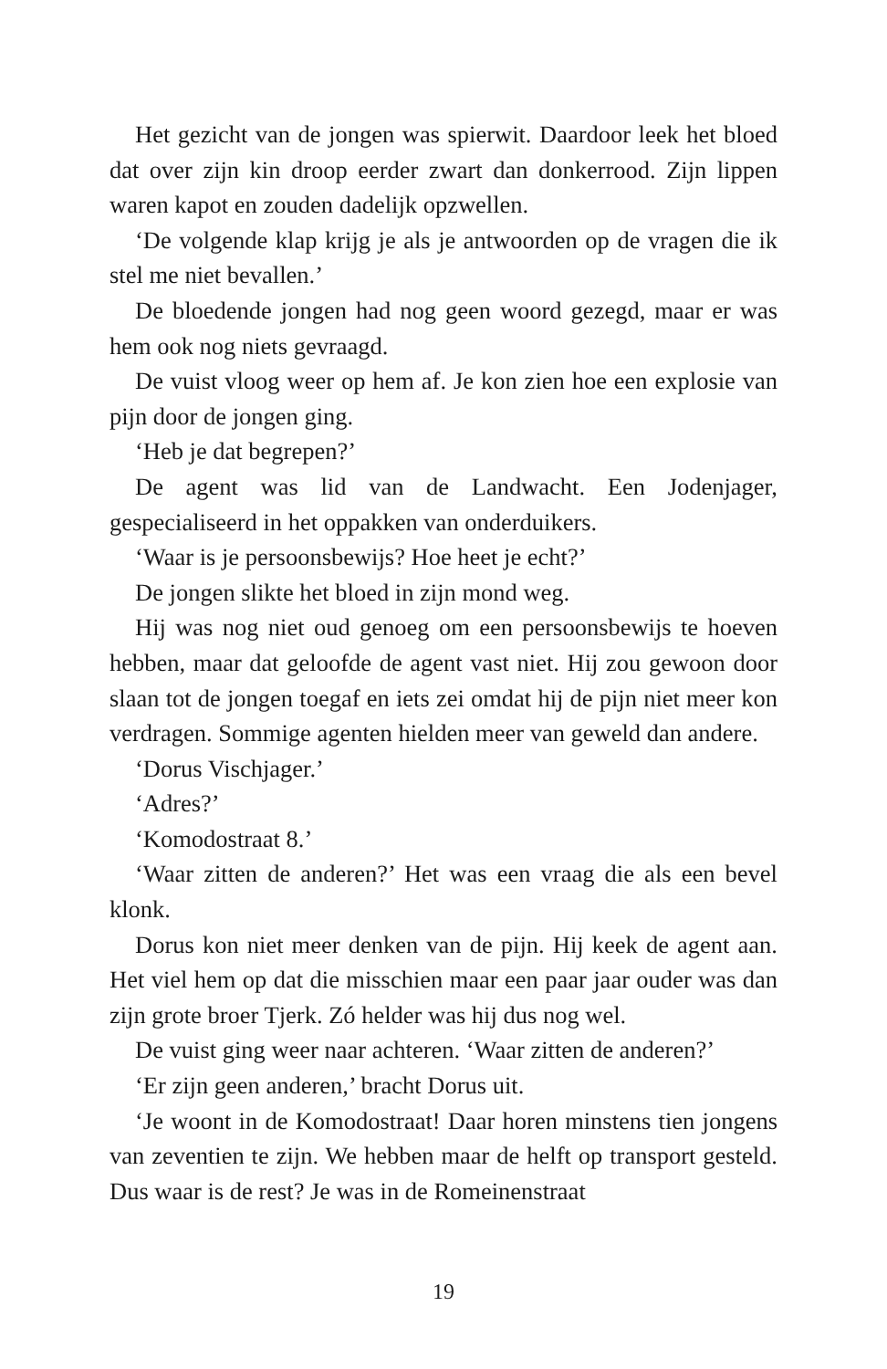Het gezicht van de jongen was spierwit. Daardoor leek het bloed dat over zijn kin droop eerder zwart dan donkerrood. Zijn lippen waren kapot en zouden dadelijk opzwellen.
‘De volgende klap krijg je als je antwoorden op de vragen die ik stel me niet bevallen.’
De bloedende jongen had nog geen woord gezegd, maar er was hem ook nog niets gevraagd.
De vuist vloog weer op hem af. Je kon zien hoe een explosie van pijn door de jongen ging.
‘Heb je dat begrepen?’
De agent was lid van de Landwacht. Een Jodenjager, gespecialiseerd in het oppakken van onderduikers.
‘Waar is je persoonsbewijs? Hoe heet je echt?’
De jongen slikte het bloed in zijn mond weg.
Hij was nog niet oud genoeg om een persoonsbewijs te hoeven hebben, maar dat geloofde de agent vast niet. Hij zou gewoon door slaan tot de jongen toegaf en iets zei omdat hij de pijn niet meer kon verdragen. Sommige agenten hielden meer van geweld dan andere.
‘Dorus Vischjager.’
‘Adres?’
‘Komodostraat 8.’
‘Waar zitten de anderen?’ Het was een vraag die als een bevel klonk.
Dorus kon niet meer denken van de pijn. Hij keek de agent aan. Het viel hem op dat die misschien maar een paar jaar ouder was dan zijn grote broer Tjerk. Zó helder was hij dus nog wel.
De vuist ging weer naar achteren. ‘Waar zitten de anderen?’
‘Er zijn geen anderen,’ bracht Dorus uit.
‘Je woont in de Komodostraat! Daar horen minstens tien jongens van zeventien te zijn. We hebben maar de helft op transport gesteld. Dus waar is de rest? Je was in de Romeinenstraat
19